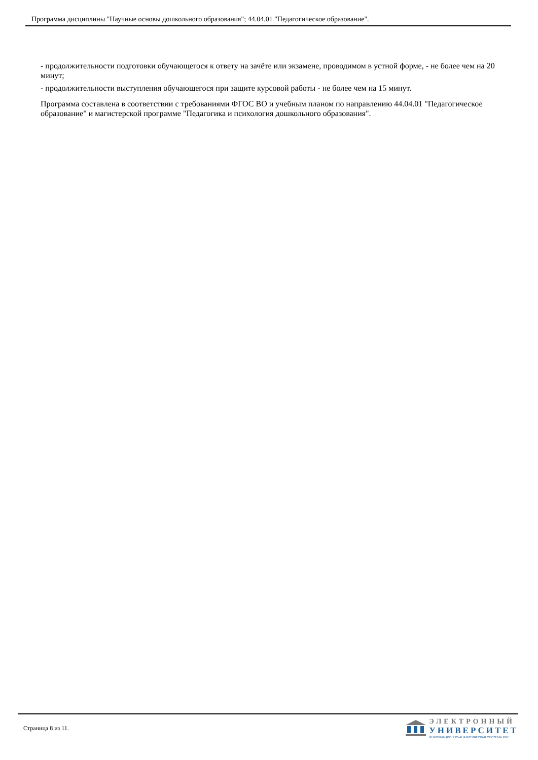Программа дисциплины "Научные основы дошкольного образования"; 44.04.01 "Педагогическое образование".
- продолжительности подготовки обучающегося к ответу на зачёте или экзамене, проводимом в устной форме, - не более чем на 20 минут;
- продолжительности выступления обучающегося при защите курсовой работы - не более чем на 15 минут.
Программа составлена в соответствии с требованиями ФГОС ВО и учебным планом по направлению 44.04.01 "Педагогическое образование" и магистерской программе "Педагогика и психология дошкольного образования".
Страница 8 из 11.
ЭЛЕКТРОННЫЙ
УНИВЕРСИТЕТ
ИНФОРМАЦИОННО-АНАЛИТИЧЕСКАЯ СИСТЕМА КФУ